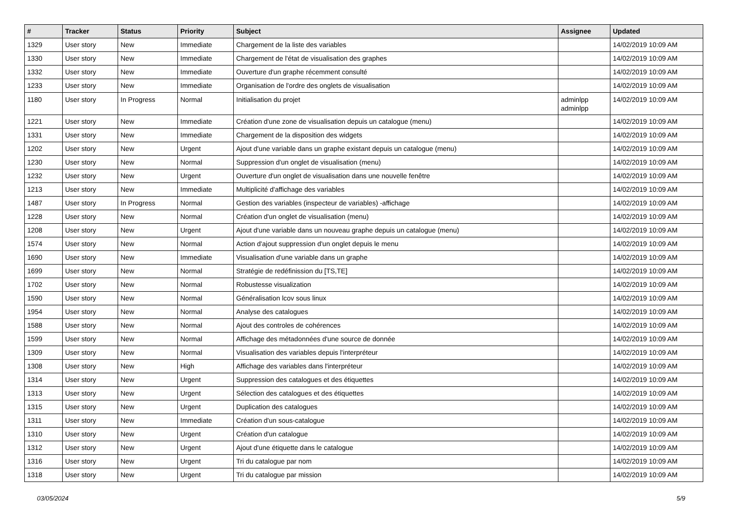| # | Tracker | Status | Priority | Subject | Assignee | Updated |
| --- | --- | --- | --- | --- | --- | --- |
| 1329 | User story | New | Immediate | Chargement de la liste des variables | | 14/02/2019 10:09 AM |
| 1330 | User story | New | Immediate | Chargement de l'état de visualisation des graphes | | 14/02/2019 10:09 AM |
| 1332 | User story | New | Immediate | Ouverture d'un graphe récemment consulté | | 14/02/2019 10:09 AM |
| 1233 | User story | New | Immediate | Organisation de l'ordre des onglets de visualisation | | 14/02/2019 10:09 AM |
| 1180 | User story | In Progress | Normal | Initialisation du projet | adminlpp adminlpp | 14/02/2019 10:09 AM |
| 1221 | User story | New | Immediate | Création d'une zone de visualisation depuis un catalogue (menu) | | 14/02/2019 10:09 AM |
| 1331 | User story | New | Immediate | Chargement de la disposition des widgets | | 14/02/2019 10:09 AM |
| 1202 | User story | New | Urgent | Ajout d'une variable dans un graphe existant depuis un catalogue (menu) | | 14/02/2019 10:09 AM |
| 1230 | User story | New | Normal | Suppression d'un onglet de visualisation (menu) | | 14/02/2019 10:09 AM |
| 1232 | User story | New | Urgent | Ouverture d'un onglet de visualisation dans une nouvelle fenêtre | | 14/02/2019 10:09 AM |
| 1213 | User story | New | Immediate | Multiplicité d'affichage des variables | | 14/02/2019 10:09 AM |
| 1487 | User story | In Progress | Normal | Gestion des variables (inspecteur de variables) -affichage | | 14/02/2019 10:09 AM |
| 1228 | User story | New | Normal | Création d'un onglet de visualisation (menu) | | 14/02/2019 10:09 AM |
| 1208 | User story | New | Urgent | Ajout d'une variable dans un nouveau graphe depuis un catalogue (menu) | | 14/02/2019 10:09 AM |
| 1574 | User story | New | Normal | Action d'ajout suppression d'un onglet depuis le menu | | 14/02/2019 10:09 AM |
| 1690 | User story | New | Immediate | Visualisation d'une variable dans un graphe | | 14/02/2019 10:09 AM |
| 1699 | User story | New | Normal | Stratégie de redéfinission du [TS,TE] | | 14/02/2019 10:09 AM |
| 1702 | User story | New | Normal | Robustesse visualization | | 14/02/2019 10:09 AM |
| 1590 | User story | New | Normal | Généralisation lcov sous linux | | 14/02/2019 10:09 AM |
| 1954 | User story | New | Normal | Analyse des catalogues | | 14/02/2019 10:09 AM |
| 1588 | User story | New | Normal | Ajout des controles de cohérences | | 14/02/2019 10:09 AM |
| 1599 | User story | New | Normal | Affichage des métadonnées d'une source de donnée | | 14/02/2019 10:09 AM |
| 1309 | User story | New | Normal | Visualisation des variables depuis l'interpréteur | | 14/02/2019 10:09 AM |
| 1308 | User story | New | High | Affichage des variables dans l'interpréteur | | 14/02/2019 10:09 AM |
| 1314 | User story | New | Urgent | Suppression des catalogues et des étiquettes | | 14/02/2019 10:09 AM |
| 1313 | User story | New | Urgent | Sélection des catalogues et des étiquettes | | 14/02/2019 10:09 AM |
| 1315 | User story | New | Urgent | Duplication des catalogues | | 14/02/2019 10:09 AM |
| 1311 | User story | New | Immediate | Création d'un sous-catalogue | | 14/02/2019 10:09 AM |
| 1310 | User story | New | Urgent | Création d'un catalogue | | 14/02/2019 10:09 AM |
| 1312 | User story | New | Urgent | Ajout d'une étiquette dans le catalogue | | 14/02/2019 10:09 AM |
| 1316 | User story | New | Urgent | Tri du catalogue par nom | | 14/02/2019 10:09 AM |
| 1318 | User story | New | Urgent | Tri du catalogue par mission | | 14/02/2019 10:09 AM |
03/05/2024 5/9